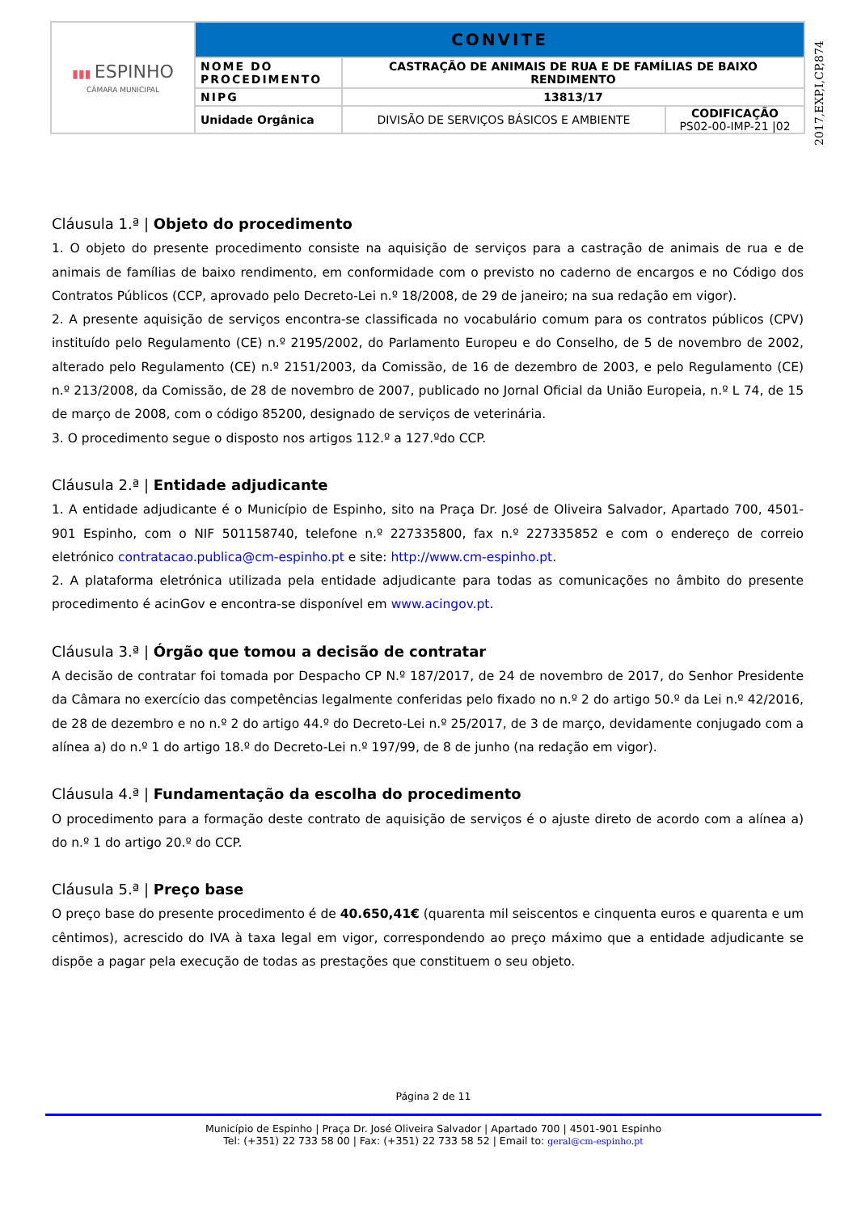| ▮▮▮ ESPINHO CÂMARA MUNICIPAL | CONVITE | | |
| | NOME DO PROCEDIMENTO | CASTRAÇÃO DE ANIMAIS DE RUA E DE FAMÍLIAS DE BAIXO RENDIMENTO | |
| | NIPG | 13813/17 | |
| | Unidade Orgânica | DIVISÃO DE SERVIÇOS BÁSICOS E AMBIENTE | CODIFICAÇÃO PS02-00-IMP-21 /02 |
2017,EXP,I,CP,874
Cláusula 1.ª | Objeto do procedimento
1. O objeto do presente procedimento consiste na aquisição de serviços para a castração de animais de rua e de animais de famílias de baixo rendimento, em conformidade com o previsto no caderno de encargos e no Código dos Contratos Públicos (CCP, aprovado pelo Decreto-Lei n.º 18/2008, de 29 de janeiro; na sua redação em vigor).
2. A presente aquisição de serviços encontra-se classificada no vocabulário comum para os contratos públicos (CPV) instituído pelo Regulamento (CE) n.º 2195/2002, do Parlamento Europeu e do Conselho, de 5 de novembro de 2002, alterado pelo Regulamento (CE) n.º 2151/2003, da Comissão, de 16 de dezembro de 2003, e pelo Regulamento (CE) n.º 213/2008, da Comissão, de 28 de novembro de 2007, publicado no Jornal Oficial da União Europeia, n.º L 74, de 15 de março de 2008, com o código 85200, designado de serviços de veterinária.
3. O procedimento segue o disposto nos artigos 112.º a 127.ºdo CCP.
Cláusula 2.ª | Entidade adjudicante
1. A entidade adjudicante é o Município de Espinho, sito na Praça Dr. José de Oliveira Salvador, Apartado 700, 4501-901 Espinho, com o NIF 501158740, telefone n.º 227335800, fax n.º 227335852 e com o endereço de correio eletrónico contratacao.publica@cm-espinho.pt e site: http://www.cm-espinho.pt.
2. A plataforma eletrónica utilizada pela entidade adjudicante para todas as comunicações no âmbito do presente procedimento é acinGov e encontra-se disponível em www.acingov.pt.
Cláusula 3.ª | Órgão que tomou a decisão de contratar
A decisão de contratar foi tomada por Despacho CP N.º 187/2017, de 24 de novembro de 2017, do Senhor Presidente da Câmara no exercício das competências legalmente conferidas pelo fixado no n.º 2 do artigo 50.º da Lei n.º 42/2016, de 28 de dezembro e no n.º 2 do artigo 44.º do Decreto-Lei n.º 25/2017, de 3 de março, devidamente conjugado com a alínea a) do n.º 1 do artigo 18.º do Decreto-Lei n.º 197/99, de 8 de junho (na redação em vigor).
Cláusula 4.ª | Fundamentação da escolha do procedimento
O procedimento para a formação deste contrato de aquisição de serviços é o ajuste direto de acordo com a alínea a) do n.º 1 do artigo 20.º do CCP.
Cláusula 5.ª | Preço base
O preço base do presente procedimento é de 40.650,41€ (quarenta mil seiscentos e cinquenta euros e quarenta e um cêntimos), acrescido do IVA à taxa legal em vigor, correspondendo ao preço máximo que a entidade adjudicante se dispõe a pagar pela execução de todas as prestações que constituem o seu objeto.
Página 2 de 11
Município de Espinho | Praça Dr. José Oliveira Salvador | Apartado 700 | 4501-901 Espinho
Tel: (+351) 22 733 58 00 | Fax: (+351) 22 733 58 52 | Email to: geral@cm-espinho.pt